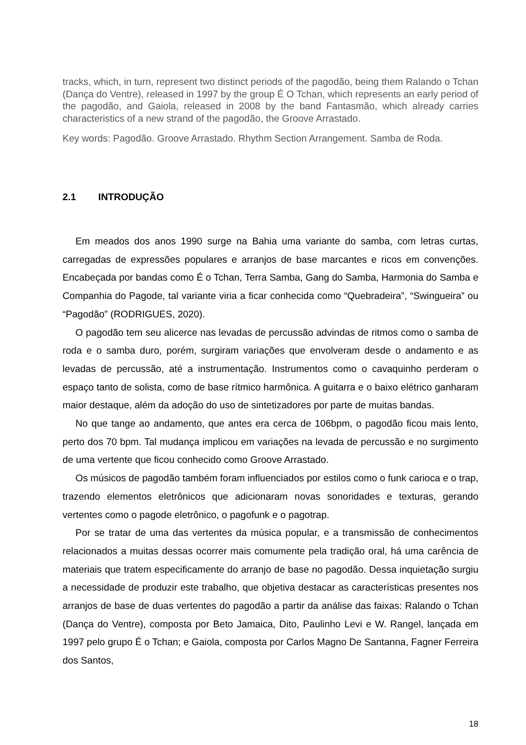tracks, which, in turn, represent two distinct periods of the pagodão, being them Ralando o Tchan (Dança do Ventre), released in 1997 by the group É O Tchan, which represents an early period of the pagodão, and Gaiola, released in 2008 by the band Fantasmão, which already carries characteristics of a new strand of the pagodão, the Groove Arrastado.
Key words: Pagodão. Groove Arrastado. Rhythm Section Arrangement. Samba de Roda.
2.1 INTRODUÇÃO
Em meados dos anos 1990 surge na Bahia uma variante do samba, com letras curtas, carregadas de expressões populares e arranjos de base marcantes e ricos em convenções. Encabeçada por bandas como É o Tchan, Terra Samba, Gang do Samba, Harmonia do Samba e Companhia do Pagode, tal variante viria a ficar conhecida como “Quebradeira”, “Swingueira” ou “Pagodão” (RODRIGUES, 2020).
O pagodão tem seu alicerce nas levadas de percussão advindas de ritmos como o samba de roda e o samba duro, porém, surgiram variações que envolveram desde o andamento e as levadas de percussão, até a instrumentação. Instrumentos como o cavaquinho perderam o espaço tanto de solista, como de base rítmico harmônica. A guitarra e o baixo elétrico ganharam maior destaque, além da adoção do uso de sintetizadores por parte de muitas bandas.
No que tange ao andamento, que antes era cerca de 106bpm, o pagodão ficou mais lento, perto dos 70 bpm. Tal mudança implicou em variações na levada de percussão e no surgimento de uma vertente que ficou conhecido como Groove Arrastado.
Os músicos de pagodão também foram influenciados por estilos como o funk carioca e o trap, trazendo elementos eletrônicos que adicionaram novas sonoridades e texturas, gerando vertentes como o pagode eletrônico, o pagofunk e o pagotrap.
Por se tratar de uma das vertentes da música popular, e a transmissão de conhecimentos relacionados a muitas dessas ocorrer mais comumente pela tradição oral, há uma carência de materiais que tratem especificamente do arranjo de base no pagodão. Dessa inquietação surgiu a necessidade de produzir este trabalho, que objetiva destacar as características presentes nos arranjos de base de duas vertentes do pagodão a partir da análise das faixas: Ralando o Tchan (Dança do Ventre), composta por Beto Jamaica, Dito, Paulinho Levi e W. Rangel, lançada em 1997 pelo grupo É o Tchan; e Gaiola, composta por Carlos Magno De Santanna, Fagner Ferreira dos Santos,
18